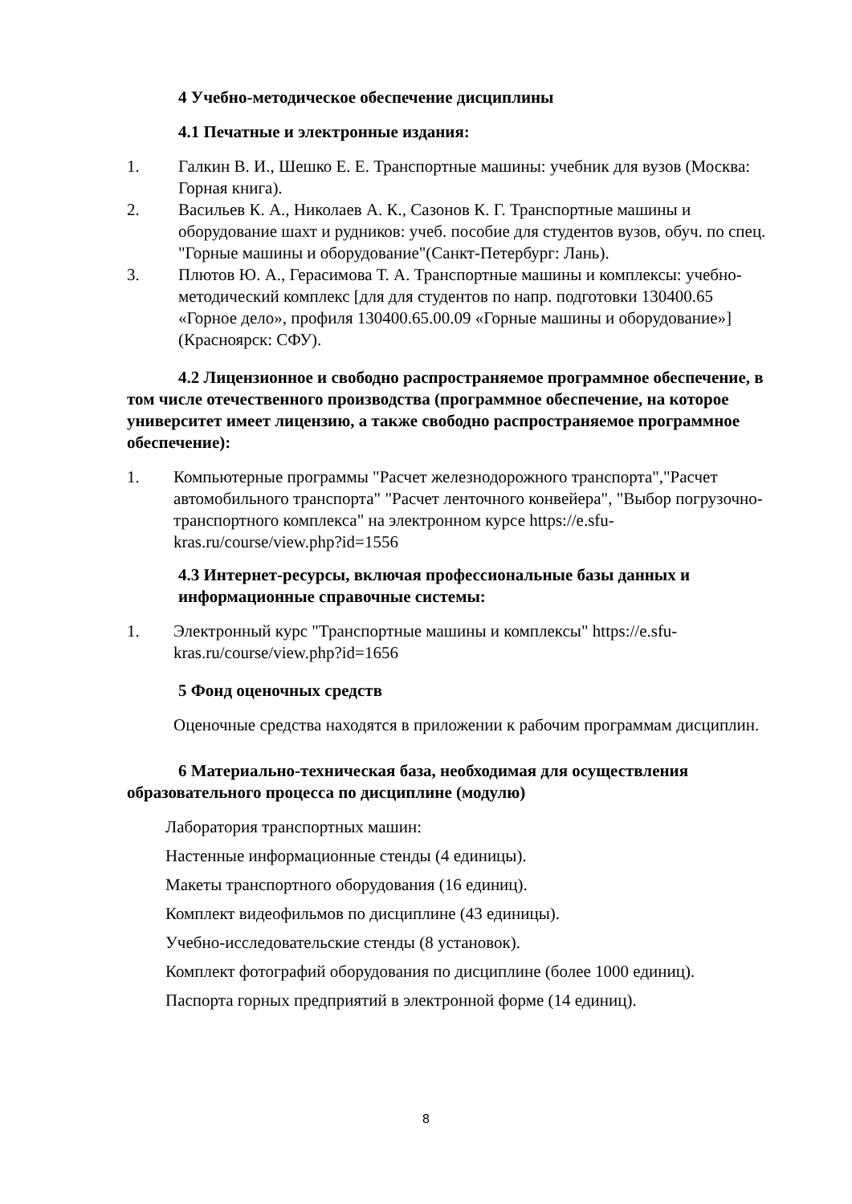4 Учебно-методическое обеспечение дисциплины
4.1 Печатные и электронные издания:
1. Галкин В. И., Шешко Е. Е. Транспортные машины: учебник для вузов (Москва: Горная книга).
2. Васильев К. А., Николаев А. К., Сазонов К. Г. Транспортные машины и оборудование шахт и рудников: учеб. пособие для студентов вузов, обуч. по спец. "Горные машины и оборудование"(Санкт-Петербург: Лань).
3. Плютов Ю. А., Герасимова Т. А. Транспортные машины и комплексы: учебно-методический комплекс [для для студентов по напр. подготовки 130400.65 «Горное дело», профиля 130400.65.00.09 «Горные машины и оборудование»](Красноярск: СФУ).
4.2 Лицензионное и свободно распространяемое программное обеспечение, в том числе отечественного производства (программное обеспечение, на которое университет имеет лицензию, а также свободно распространяемое программное обеспечение):
1. Компьютерные программы "Расчет железнодорожного транспорта","Расчет автомобильного транспорта" "Расчет ленточного конвейера", "Выбор погрузочно-транспортного комплекса" на электронном курсе https://e.sfu-kras.ru/course/view.php?id=1556
4.3 Интернет-ресурсы, включая профессиональные базы данных и информационные справочные системы:
1. Электронный курс "Транспортные машины и комплексы" https://e.sfu-kras.ru/course/view.php?id=1656
5 Фонд оценочных средств
Оценочные средства находятся в приложении к рабочим программам дисциплин.
6 Материально-техническая база, необходимая для осуществления образовательного процесса по дисциплине (модулю)
Лаборатория транспортных машин:
Настенные информационные стенды (4 единицы).
Макеты транспортного оборудования (16 единиц).
Комплект видеофильмов по дисциплине (43 единицы).
Учебно-исследовательские стенды (8 установок).
Комплект фотографий оборудования по дисциплине (более 1000 единиц).
Паспорта горных предприятий в электронной форме (14 единиц).
8